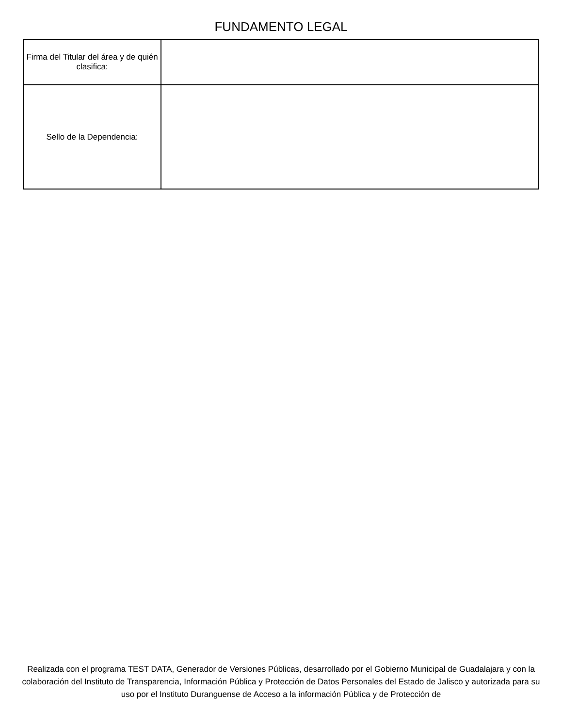FUNDAMENTO LEGAL
| Firma del Titular del área y de quién clasifica: | |
| Sello de la Dependencia: | |
Realizada con el programa TEST DATA, Generador de Versiones Públicas, desarrollado por el Gobierno Municipal de Guadalajara y con la colaboración del Instituto de Transparencia, Información Pública y Protección de Datos Personales del Estado de Jalisco y autorizada para su uso por el Instituto Duranguense de Acceso a la información Pública y de Protección de